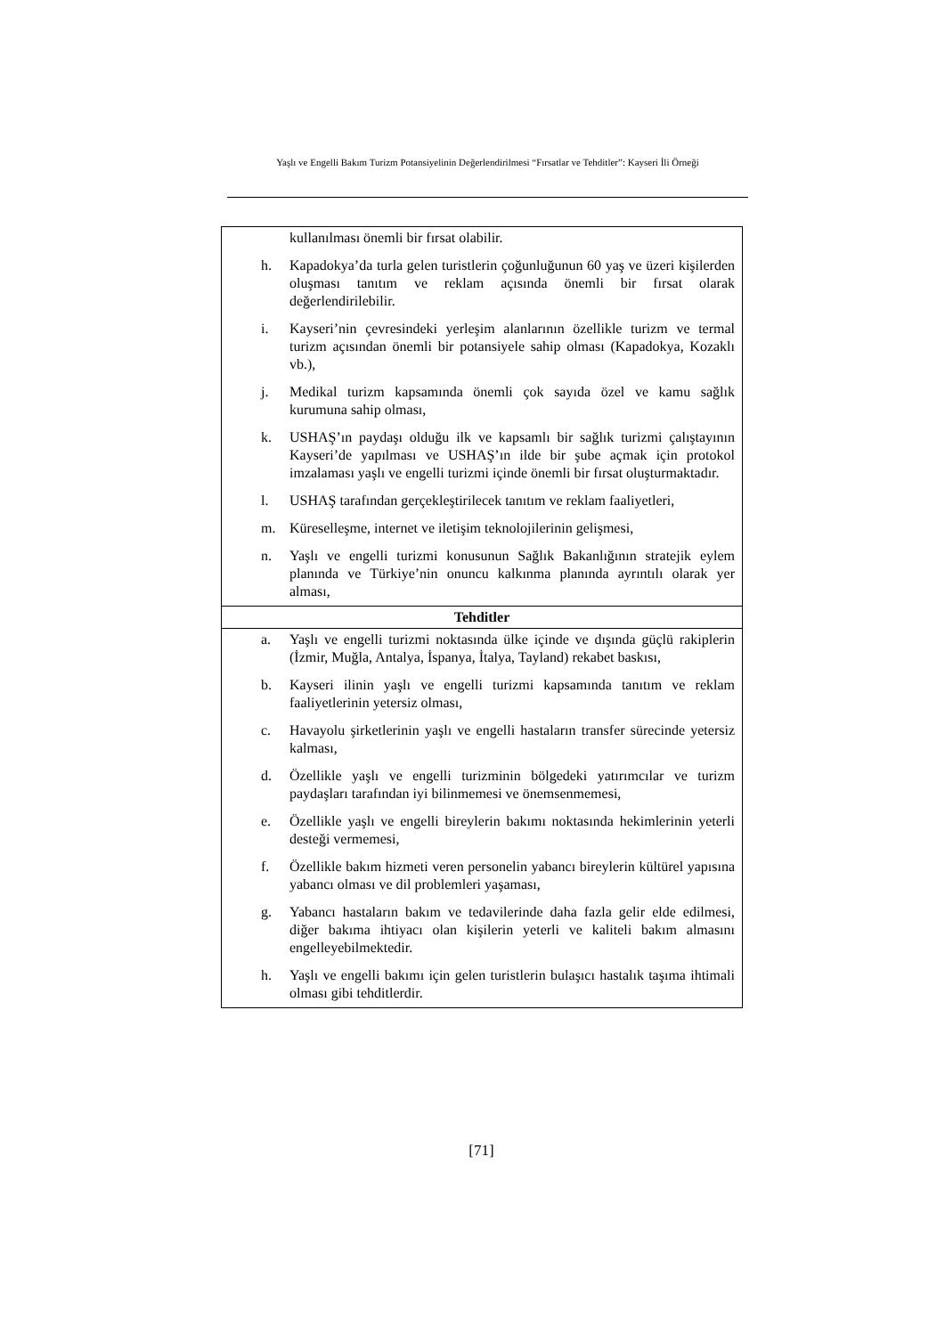Yaşlı ve Engelli Bakım Turizm Potansiyelinin Değerlendirilmesi “Fırsatlar ve Tehditler”: Kayseri İli Örneği
| kullanılması önemli bir fırsat olabilir. h. Kapadokya’da turla gelen turistlerin çoğunluğunun 60 yaş ve üzeri kişilerden oluşması tanıtım ve reklam açısında önemli bir fırsat olarak değerlendirilebilir. i. Kayseri’nin çevresindeki yerleşim alanlarının özellikle turizm ve termal turizm açısından önemli bir potansiyele sahip olması (Kapadokya, Kozaklı vb.), j. Medikal turizm kapsamında önemli çok sayıda özel ve kamu sağlık kurumuna sahip olması, k. USHAŞ’ın paydaşı olduğu ilk ve kapsamlı bir sağlık turizmi çalıştayının Kayseri’de yapılması ve USHAŞ’ın ilde bir şube açmak için protokol imzalaması yaşlı ve engelli turizmi içinde önemli bir fırsat oluşturmaktadır. l. USHAŞ tarafından gerçekleştirilecek tanıtım ve reklam faaliyetleri, m. Küreselleşme, internet ve iletişim teknolojilerinin gelişmesi, n. Yaşlı ve engelli turizmi konusunun Sağlık Bakanlığının stratejik eylem planında ve Türkiye’nin onuncu kalkınma planında ayrıntılı olarak yer alması, |
| Tehditler |
| a. Yaşlı ve engelli turizmi noktasında ülke içinde ve dışında güçlü rakiplerin (İzmir, Muğla, Antalya, İspanya, İtalya, Tayland) rekabet baskısı, b. Kayseri ilinin yaşlı ve engelli turizmi kapsamında tanıtım ve reklam faaliyetlerinin yetersiz olması, c. Havayolu şirketlerinin yaşlı ve engelli hastaların transfer sürecinde yetersiz kalması, d. Özellikle yaşlı ve engelli turizminin bölgedeki yatırımcılar ve turizm paydaşları tarafından iyi bilinmemesi ve önemsenmemesi, e. Özellikle yaşlı ve engelli bireylerin bakımı noktasında hekimlerinin yeterli desteği vermemesi, f. Özellikle bakım hizmeti veren personelin yabancı bireylerin kültürel yapısına yabancı olması ve dil problemleri yaşaması, g. Yabancı hastaların bakım ve tedavilerinde daha fazla gelir elde edilmesi, diğer bakıma ihtiyacı olan kişilerin yeterli ve kaliteli bakım almasını engelleyebilmektedir. h. Yaşlı ve engelli bakımı için gelen turistlerin bulaşıcı hastalık taşıma ihtimali olması gibi tehditlerdir. |
[71]